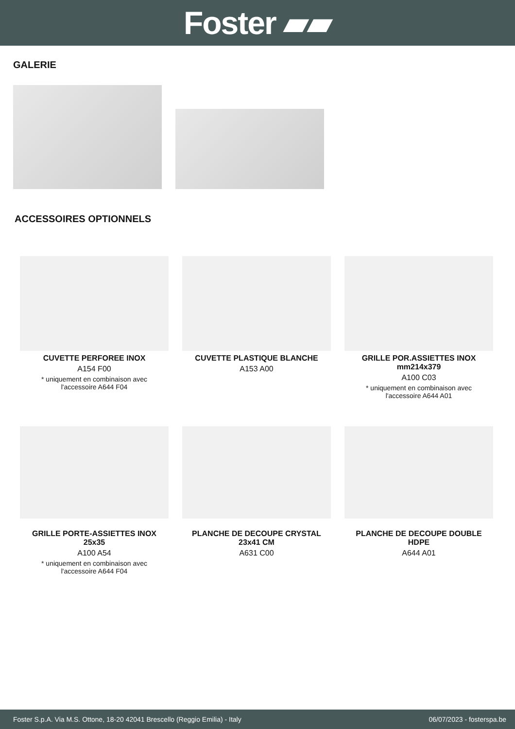Foster ▰▰
GALERIE
ACCESSOIRES OPTIONNELS
CUVETTE PERFOREE INOX
A154 F00
* uniquement en combinaison avec
l'accessoire A644 F04
CUVETTE PLASTIQUE BLANCHE
A153 A00
GRILLE POR.ASSIETTES INOX
mm214x379
A100 C03
* uniquement en combinaison avec
l'accessoire A644 A01
GRILLE PORTE-ASSIETTES INOX
25x35
A100 A54
* uniquement en combinaison avec
l'accessoire A644 F04
PLANCHE DE DECOUPE CRYSTAL
23x41 CM
A631 C00
PLANCHE DE DECOUPE DOUBLE
HDPE
A644 A01
Foster S.p.A. Via M.S. Ottone, 18-20 42041 Brescello (Reggio Emilia) - Italy 06/07/2023 - fosterspa.be